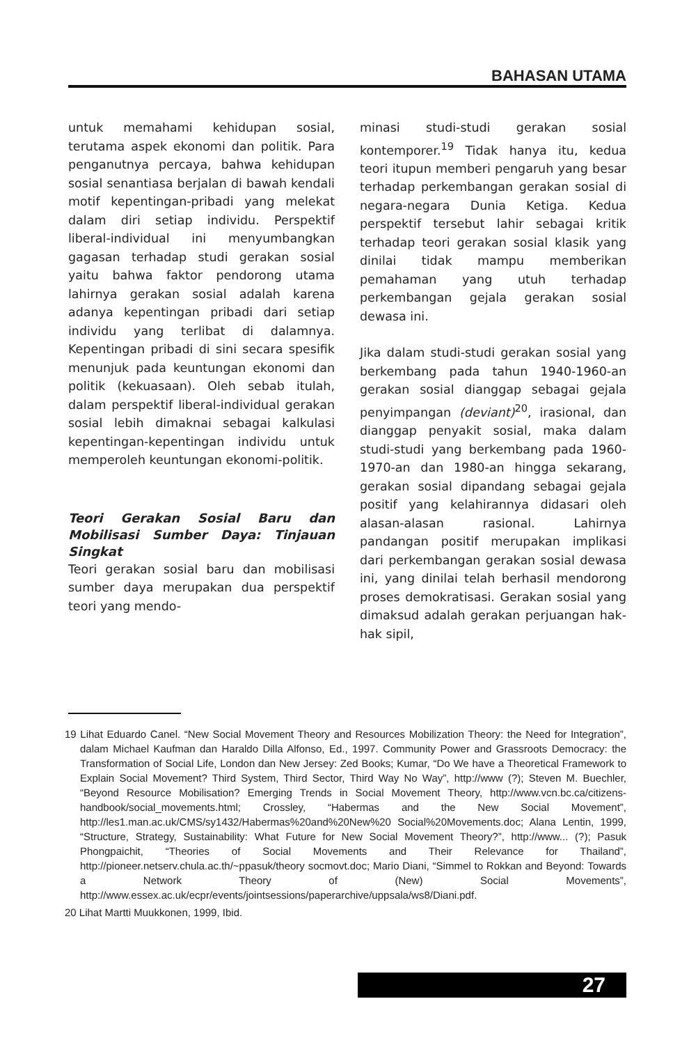BAHASAN UTAMA
untuk memahami kehidupan sosial, terutama aspek ekonomi dan politik. Para penganutnya percaya, bahwa kehidupan sosial senantiasa berjalan di bawah kendali motif kepentingan-pribadi yang melekat dalam diri setiap individu. Perspektif liberal-individual ini menyumbangkan gagasan terhadap studi gerakan sosial yaitu bahwa faktor pendorong utama lahirnya gerakan sosial adalah karena adanya kepentingan pribadi dari setiap individu yang terlibat di dalamnya. Kepentingan pribadi di sini secara spesifik menunjuk pada keuntungan ekonomi dan politik (kekuasaan). Oleh sebab itulah, dalam perspektif liberal-individual gerakan sosial lebih dimaknai sebagai kalkulasi kepentingan-kepentingan individu untuk memperoleh keuntungan ekonomi-politik.
Teori Gerakan Sosial Baru dan Mobilisasi Sumber Daya: Tinjauan Singkat
Teori gerakan sosial baru dan mobilisasi sumber daya merupakan dua perspektif teori yang mendo-
minasi studi-studi gerakan sosial kontemporer.<sup>19</sup> Tidak hanya itu, kedua teori itupun memberi pengaruh yang besar terhadap perkembangan gerakan sosial di negara-negara Dunia Ketiga. Kedua perspektif tersebut lahir sebagai kritik terhadap teori gerakan sosial klasik yang dinilai tidak mampu memberikan pemahaman yang utuh terhadap perkembangan gejala gerakan sosial dewasa ini.
Jika dalam studi-studi gerakan sosial yang berkembang pada tahun 1940-1960-an gerakan sosial dianggap sebagai gejala penyimpangan (deviant)<sup>20</sup>, irasional, dan dianggap penyakit sosial, maka dalam studi-studi yang berkembang pada 1960-1970-an dan 1980-an hingga sekarang, gerakan sosial dipandang sebagai gejala positif yang kelahirannya didasari oleh alasan-alasan rasional. Lahirnya pandangan positif merupakan implikasi dari perkembangan gerakan sosial dewasa ini, yang dinilai telah berhasil mendorong proses demokratisasi. Gerakan sosial yang dimaksud adalah gerakan perjuangan hak-hak sipil,
19 Lihat Eduardo Canel. “New Social Movement Theory and Resources Mobilization Theory: the Need for Integration”, dalam Michael Kaufman dan Haraldo Dilla Alfonso, Ed., 1997. Community Power and Grassroots Democracy: the Transformation of Social Life, London dan New Jersey: Zed Books; Kumar, “Do We have a Theoretical Framework to Explain Social Movement? Third System, Third Sector, Third Way No Way”, http://www (?); Steven M. Buechler, “Beyond Resource Mobilisation? Emerging Trends in Social Movement Theory, http://www.vcn.bc.ca/citizens-handbook/social_movements.html; Crossley, “Habermas and the New Social Movement”, http://les1.man.ac.uk/CMS/sy1432/Habermas%20and%20New%20 Social%20Movements.doc; Alana Lentin, 1999, “Structure, Strategy, Sustainability: What Future for New Social Movement Theory?”, http://www... (?); Pasuk Phongpaichit, “Theories of Social Movements and Their Relevance for Thailand”, http://pioneer.netserv.chula.ac.th/~ppasuk/theory socmovt.doc; Mario Diani, “Simmel to Rokkan and Beyond: Towards a Network Theory of (New) Social Movements”, http://www.essex.ac.uk/ecpr/events/jointsessions/paperarchive/uppsala/ws8/Diani.pdf.
20 Lihat Martti Muukkonen, 1999, Ibid.
27